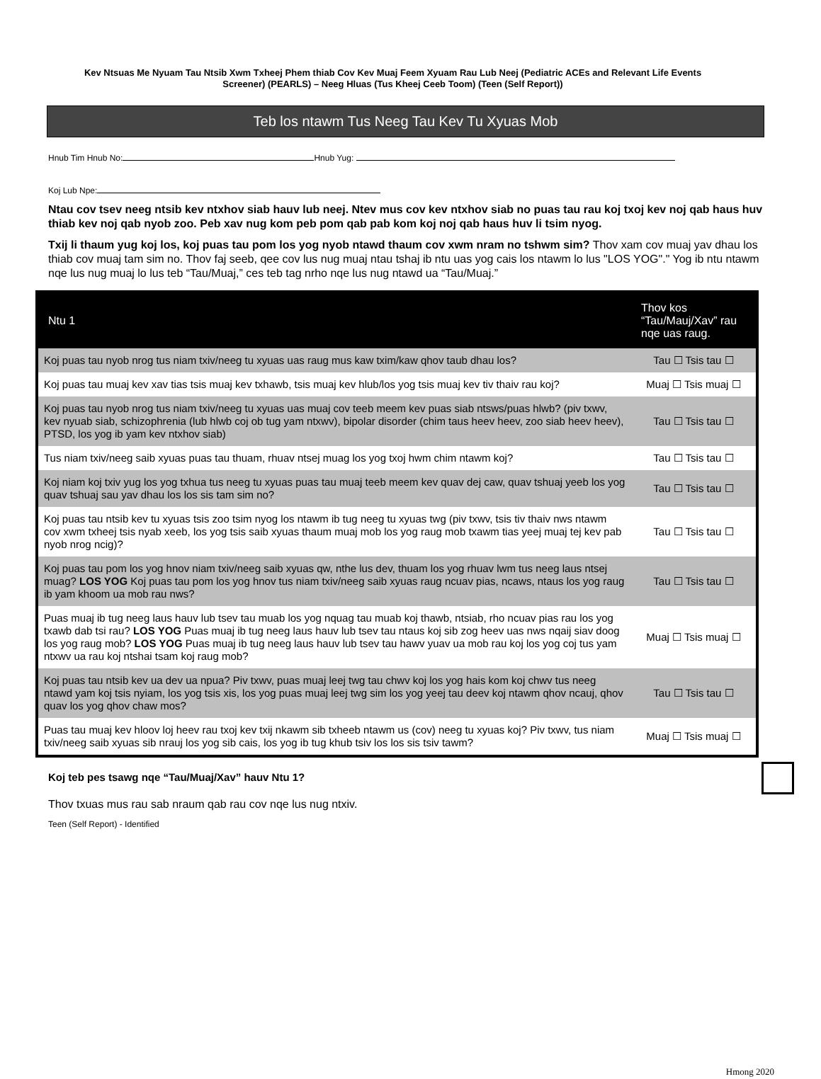Kev Ntsuas Me Nyuam Tau Ntsib Xwm Txheej Phem thiab Cov Kev Muaj Feem Xyuam Rau Lub Neej (Pediatric ACEs and Relevant Life Events Screener) (PEARLS) – Neeg Hluas (Tus Kheej Ceeb Toom) (Teen (Self Report))
Teb los ntawm Tus Neeg Tau Kev Tu Xyuas Mob
Hnub Tim Hnub No: Hnub Yug:
Koj Lub Npe:
Ntau cov tsev neeg ntsib kev ntxhov siab hauv lub neej. Ntev mus cov kev ntxhov siab no puas tau rau koj txoj kev noj qab haus huv thiab kev noj qab nyob zoo. Peb xav nug kom peb pom qab pab kom koj noj qab haus huv li tsim nyog.
Txij li thaum yug koj los, koj puas tau pom los yog nyob ntawd thaum cov xwm nram no tshwm sim? Thov xam cov muaj yav dhau los thiab cov muaj tam sim no. Thov faj seeb, qee cov lus nug muaj ntau tshaj ib ntu uas yog cais los ntawm lo lus "LOS YOG"." Yog ib ntu ntawm nqe lus nug muaj lo lus teb “Tau/Muaj,” ces teb tag nrho nqe lus nug ntawd ua “Tau/Muaj.”
| Ntu 1 | Thov kos “Tau/Mauj/Xav” rau nqe uas raug. |
| --- | --- |
| Koj puas tau nyob nrog tus niam txiv/neeg tu xyuas uas raug mus kaw txim/kaw qhov taub dhau los? | Tau ☐ Tsis tau ☐ |
| Koj puas tau muaj kev xav tias tsis muaj kev txhawb, tsis muaj kev hlub/los yog tsis muaj kev tiv thaiv rau koj? | Muaj ☐ Tsis muaj ☐ |
| Koj puas tau nyob nrog tus niam txiv/neeg tu xyuas uas muaj cov teeb meem kev puas siab ntsws/puas hlwb? (piv txwv, kev nyuab siab, schizophrenia (lub hlwb coj ob tug yam ntxwv), bipolar disorder (chim taus heev heev, zoo siab heev heev), PTSD, los yog ib yam kev ntxhov siab) | Tau ☐ Tsis tau ☐ |
| Tus niam txiv/neeg saib xyuas puas tau thuam, rhuav ntsej muag los yog txoj hwm chim ntawm koj? | Tau ☐ Tsis tau ☐ |
| Koj niam koj txiv yug los yog txhua tus neeg tu xyuas puas tau muaj teeb meem kev quav dej caw, quav tshuaj yeeb los yog quav tshuaj sau yav dhau los los sis tam sim no? | Tau ☐ Tsis tau ☐ |
| Koj puas tau ntsib kev tu xyuas tsis zoo tsim nyog los ntawm ib tug neeg tu xyuas twg (piv txwv, tsis tiv thaiv nws ntawm cov xwm txheej tsis nyab xeeb, los yog tsis saib xyuas thaum muaj mob los yog raug mob txawm tias yeej muaj tej kev pab nyob nrog ncig)? | Tau ☐ Tsis tau ☐ |
| Koj puas tau pom los yog hnov niam txiv/neeg saib xyuas qw, nthe lus dev, thuam los yog rhuav lwm tus neeg laus ntsej muag? LOS YOG Koj puas tau pom los yog hnov tus niam txiv/neeg saib xyuas raug ncuav pias, ncaws, ntaus los yog raug ib yam khoom ua mob rau nws? | Tau ☐ Tsis tau ☐ |
| Puas muaj ib tug neeg laus hauv lub tsev tau muab los yog nquag tau muab koj thawb, ntsiab, rho ncuav pias rau los yog txawb dab tsi rau? LOS YOG Puas muaj ib tug neeg laus hauv lub tsev tau ntaus koj sib zog heev uas nws nqaij siav doog los yog raug mob? LOS YOG Puas muaj ib tug neeg laus hauv lub tsev tau hawv yuav ua mob rau koj los yog coj tus yam ntxwv ua rau koj ntshai tsam koj raug mob? | Muaj ☐ Tsis muaj ☐ |
| Koj puas tau ntsib kev ua dev ua npua? Piv txwv, puas muaj leej twg tau chwv koj los yog hais kom koj chwv tus neeg ntawd yam koj tsis nyiam, los yog tsis xis, los yog puas muaj leej twg sim los yog yeej tau deev koj ntawm qhov ncauj, qhov quav los yog qhov chaw mos? | Tau ☐ Tsis tau ☐ |
| Puas tau muaj kev hloov loj heev rau txoj kev txij nkawm sib txheeb ntawm us (cov) neeg tu xyuas koj? Piv txwv, tus niam txiv/neeg saib xyuas sib nrauj los yog sib cais, los yog ib tug khub tsiv los los sis tsiv tawm? | Muaj ☐ Tsis muaj ☐ |
Koj teb pes tsawg nqe “Tau/Muaj/Xav” hauv Ntu 1?
Thov txuas mus rau sab nraum qab rau cov nqe lus nug ntxiv.
Teen (Self Report) - Identified
Hmong 2020